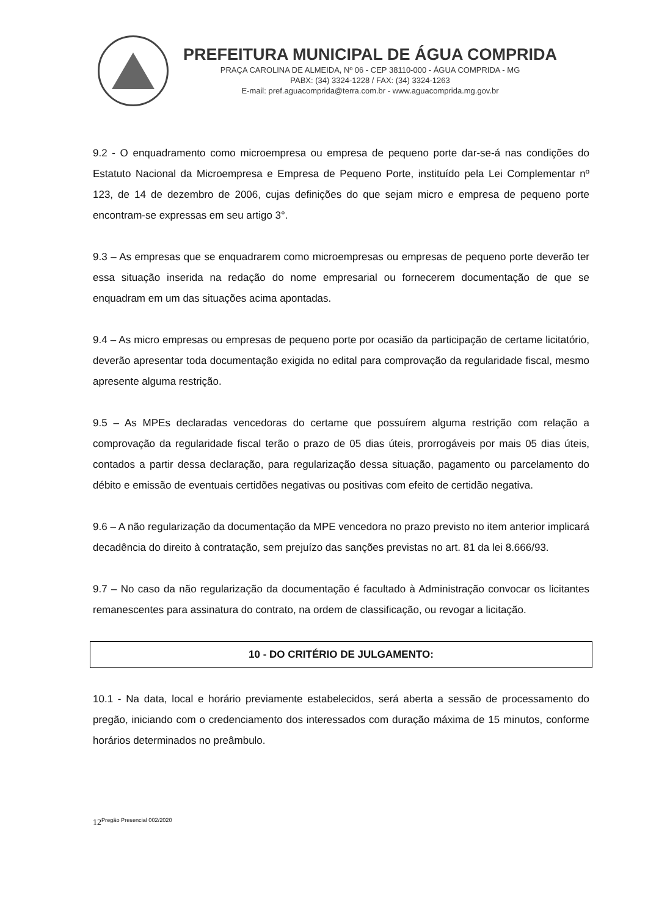PREFEITURA MUNICIPAL DE ÁGUA COMPRIDA
PRAÇA CAROLINA DE ALMEIDA, Nº 06 - CEP 38110-000 - ÁGUA COMPRIDA - MG
PABX: (34) 3324-1228 / FAX: (34) 3324-1263
E-mail: pref.aguacomprida@terra.com.br - www.aguacomprida.mg.gov.br
9.2 - O enquadramento como microempresa ou empresa de pequeno porte dar-se-á nas condições do Estatuto Nacional da Microempresa e Empresa de Pequeno Porte, instituído pela Lei Complementar nº 123, de 14 de dezembro de 2006, cujas definições do que sejam micro e empresa de pequeno porte encontram-se expressas em seu artigo 3°.
9.3 – As empresas que se enquadrarem como microempresas ou empresas de pequeno porte deverão ter essa situação inserida na redação do nome empresarial ou fornecerem documentação de que se enquadram em um das situações acima apontadas.
9.4 – As micro empresas ou empresas de pequeno porte por ocasião da participação de certame licitatório, deverão apresentar toda documentação exigida no edital para comprovação da regularidade fiscal, mesmo apresente alguma restrição.
9.5 – As MPEs declaradas vencedoras do certame que possuírem alguma restrição com relação a comprovação da regularidade fiscal terão o prazo de 05 dias úteis, prorrogáveis por mais 05 dias úteis, contados a partir dessa declaração, para regularização dessa situação, pagamento ou parcelamento do débito e emissão de eventuais certidões negativas ou positivas com efeito de certidão negativa.
9.6 – A não regularização da documentação da MPE vencedora no prazo previsto no item anterior implicará decadência do direito à contratação, sem prejuízo das sanções previstas no art. 81 da lei 8.666/93.
9.7 – No caso da não regularização da documentação é facultado à Administração convocar os licitantes remanescentes para assinatura do contrato, na ordem de classificação, ou revogar a licitação.
10 - DO CRITÉRIO DE JULGAMENTO:
10.1 - Na data, local e horário previamente estabelecidos, será aberta a sessão de processamento do pregão, iniciando com o credenciamento dos interessados com duração máxima de 15 minutos, conforme horários determinados no preâmbulo.
12<sup>Pregão Presencial 002/2020</sup>